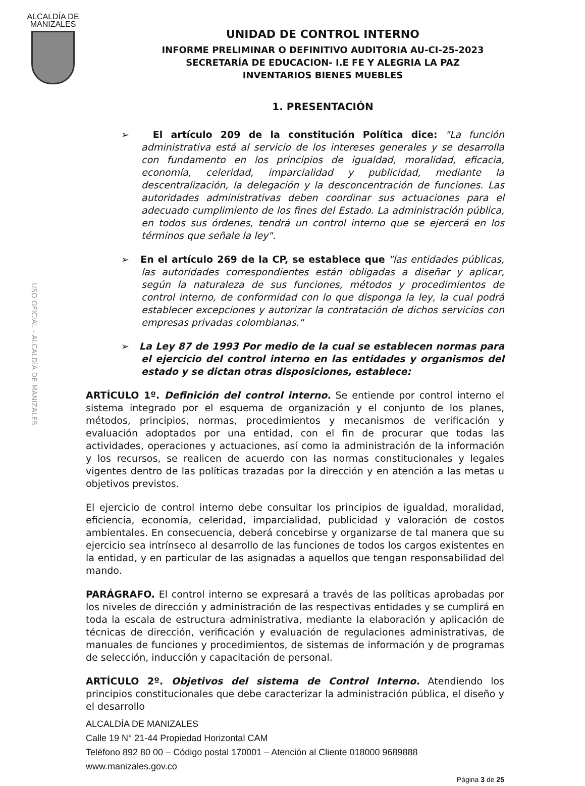ALCALDÍA DE
MANIZALES
UNIDAD DE CONTROL INTERNO
INFORME PRELIMINAR O DEFINITIVO AUDITORIA AU-CI-25-2023
SECRETARÍA DE EDUCACION- I.E FE Y ALEGRIA LA PAZ
INVENTARIOS BIENES MUEBLES
1. PRESENTACIÓN
➢ El artículo 209 de la constitución Política dice: "La función administrativa está al servicio de los intereses generales y se desarrolla con fundamento en los principios de igualdad, moralidad, eficacia, economía, celeridad, imparcialidad y publicidad, mediante la descentralización, la delegación y la desconcentración de funciones. Las autoridades administrativas deben coordinar sus actuaciones para el adecuado cumplimiento de los fines del Estado. La administración pública, en todos sus órdenes, tendrá un control interno que se ejercerá en los términos que señale la ley".
➢ En el artículo 269 de la CP, se establece que "las entidades públicas, las autoridades correspondientes están obligadas a diseñar y aplicar, según la naturaleza de sus funciones, métodos y procedimientos de control interno, de conformidad con lo que disponga la ley, la cual podrá establecer excepciones y autorizar la contratación de dichos servicios con empresas privadas colombianas."
➢ La Ley 87 de 1993 Por medio de la cual se establecen normas para el ejercicio del control interno en las entidades y organismos del estado y se dictan otras disposiciones, establece:
ARTÍCULO 1º. Definición del control interno. Se entiende por control interno el sistema integrado por el esquema de organización y el conjunto de los planes, métodos, principios, normas, procedimientos y mecanismos de verificación y evaluación adoptados por una entidad, con el fin de procurar que todas las actividades, operaciones y actuaciones, así como la administración de la información y los recursos, se realicen de acuerdo con las normas constitucionales y legales vigentes dentro de las políticas trazadas por la dirección y en atención a las metas u objetivos previstos.
El ejercicio de control interno debe consultar los principios de igualdad, moralidad, eficiencia, economía, celeridad, imparcialidad, publicidad y valoración de costos ambientales. En consecuencia, deberá concebirse y organizarse de tal manera que su ejercicio sea intrínseco al desarrollo de las funciones de todos los cargos existentes en la entidad, y en particular de las asignadas a aquellos que tengan responsabilidad del mando.
PARÁGRAFO. El control interno se expresará a través de las políticas aprobadas por los niveles de dirección y administración de las respectivas entidades y se cumplirá en toda la escala de estructura administrativa, mediante la elaboración y aplicación de técnicas de dirección, verificación y evaluación de regulaciones administrativas, de manuales de funciones y procedimientos, de sistemas de información y de programas de selección, inducción y capacitación de personal.
ARTÍCULO 2º. Objetivos del sistema de Control Interno. Atendiendo los principios constitucionales que debe caracterizar la administración pública, el diseño y el desarrollo
ALCALDÍA DE MANIZALES
Calle 19 N° 21-44 Propiedad Horizontal CAM
Teléfono 892 80 00 – Código postal 170001 – Atención al Cliente 018000 9689888
www.manizales.gov.co
Página 3 de 25
USO OFICIAL - ALCALDÍA DE MANIZALES